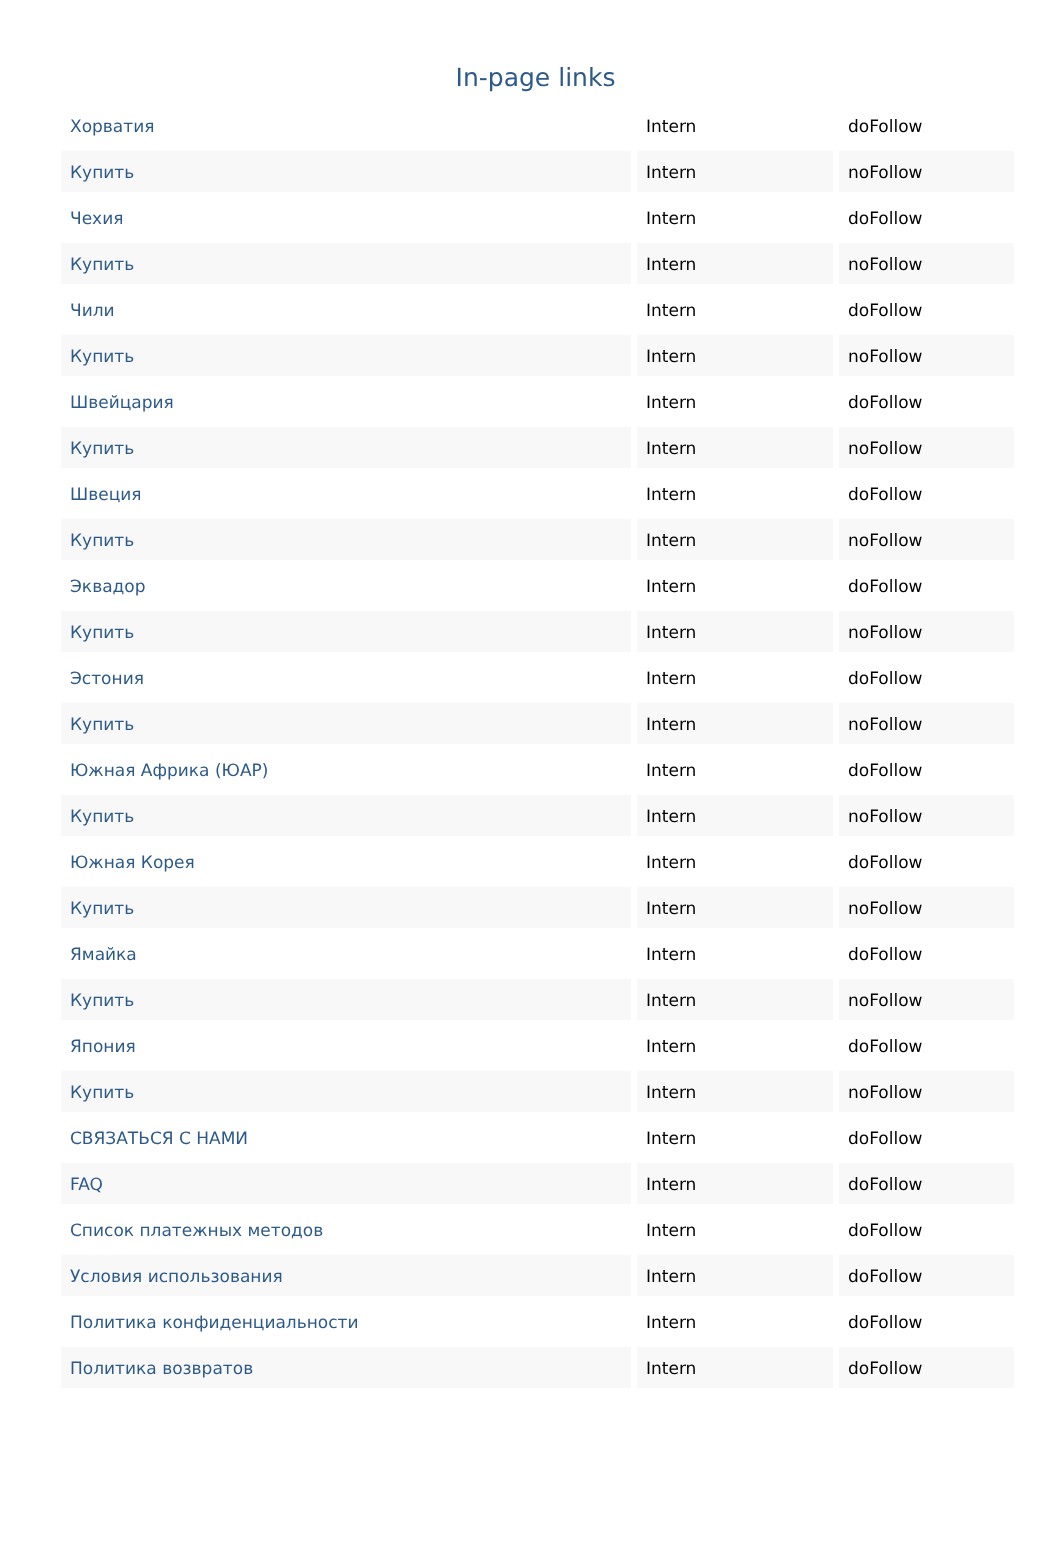In-page links
| Хорватия | Intern | doFollow |
| Купить | Intern | noFollow |
| Чехия | Intern | doFollow |
| Купить | Intern | noFollow |
| Чили | Intern | doFollow |
| Купить | Intern | noFollow |
| Швейцария | Intern | doFollow |
| Купить | Intern | noFollow |
| Швеция | Intern | doFollow |
| Купить | Intern | noFollow |
| Эквадор | Intern | doFollow |
| Купить | Intern | noFollow |
| Эстония | Intern | doFollow |
| Купить | Intern | noFollow |
| Южная Африка (ЮАР) | Intern | doFollow |
| Купить | Intern | noFollow |
| Южная Корея | Intern | doFollow |
| Купить | Intern | noFollow |
| Ямайка | Intern | doFollow |
| Купить | Intern | noFollow |
| Япония | Intern | doFollow |
| Купить | Intern | noFollow |
| СВЯЗАТЬСЯ С НАМИ | Intern | doFollow |
| FAQ | Intern | doFollow |
| Список платежных методов | Intern | doFollow |
| Условия использования | Intern | doFollow |
| Политика конфиденциальности | Intern | doFollow |
| Политика возвратов | Intern | doFollow |